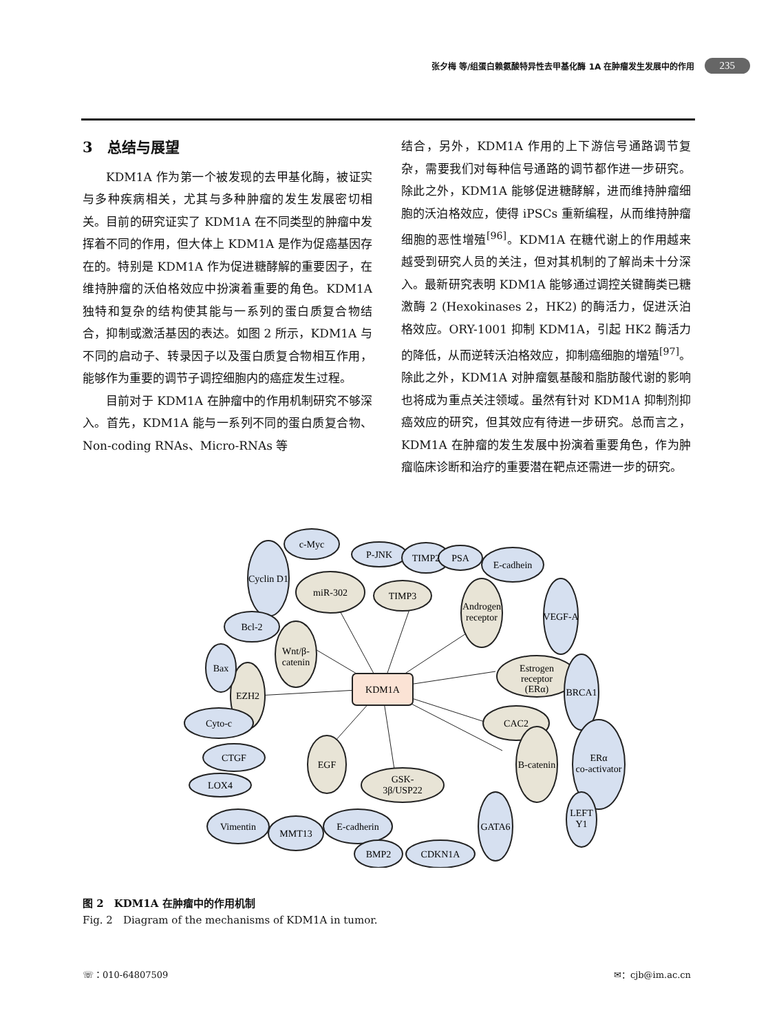张夕梅 等/组蛋白赖氨酸特异性去甲基化酶 1A 在肿瘤发生发展中的作用 235
3　总结与展望
KDM1A 作为第一个被发现的去甲基化酶，被证实与多种疾病相关，尤其与多种肿瘤的发生发展密切相关。目前的研究证实了 KDM1A 在不同类型的肿瘤中发挥着不同的作用，但大体上 KDM1A 是作为促癌基因存在的。特别是 KDM1A 作为促进糖酵解的重要因子，在维持肿瘤的沃伯格效应中扮演着重要的角色。KDM1A 独特和复杂的结构使其能与一系列的蛋白质复合物结合，抑制或激活基因的表达。如图 2 所示，KDM1A 与不同的启动子、转录因子以及蛋白质复合物相互作用，能够作为重要的调节子调控细胞内的癌症发生过程。
目前对于 KDM1A 在肿瘤中的作用机制研究不够深入。首先，KDM1A 能与一系列不同的蛋白质复合物、Non-coding RNAs、Micro-RNAs 等
结合，另外，KDM1A 作用的上下游信号通路调节复杂，需要我们对每种信号通路的调节都作进一步研究。除此之外，KDM1A 能够促进糖酵解，进而维持肿瘤细胞的沃泊格效应，使得 iPSCs 重新编程，从而维持肿瘤细胞的恶性增殖<sup>[96]</sup>。KDM1A 在糖代谢上的作用越来越受到研究人员的关注，但对其机制的了解尚未十分深入。最新研究表明 KDM1A 能够通过调控关键酶类已糖激酶 2 (Hexokinases 2，HK2) 的酶活力，促进沃泊格效应。ORY-1001 抑制 KDM1A，引起 HK2 酶活力的降低，从而逆转沃泊格效应，抑制癌细胞的增殖<sup>[97]</sup>。除此之外，KDM1A 对肿瘤氨基酸和脂肪酸代谢的影响也将成为重点关注领域。虽然有针对 KDM1A 抑制剂抑癌效应的研究，但其效应有待进一步研究。总而言之，KDM1A 在肿瘤的发生发展中扮演着重要角色，作为肿瘤临床诊断和治疗的重要潜在靶点还需进一步的研究。
KDM1A
Wnt/β-
catenin
miR-302
TIMP3
Androgen
receptor
EZH2
Estrogen
receptor
(ERα)
CAC2
B-catenin
EGF
GSK-
3β/USP22
Cyclin D1
c-Myc
P-JNK
TIMP2
PSA
E-cadhein
VEGF-A
BRCA1
ERα
co-activator
Bcl-2
Bax
Cyto-c
CTGF
LOX4
Vimentin
MMT13
E-cadherin
BMP2
CDKN1A
GATA6
LEFT
Y1
图 2　KDM1A 在肿瘤中的作用机制
Fig. 2　Diagram of the mechanisms of KDM1A in tumor.
☏：010-64807509 ✉：cjb@im.ac.cn